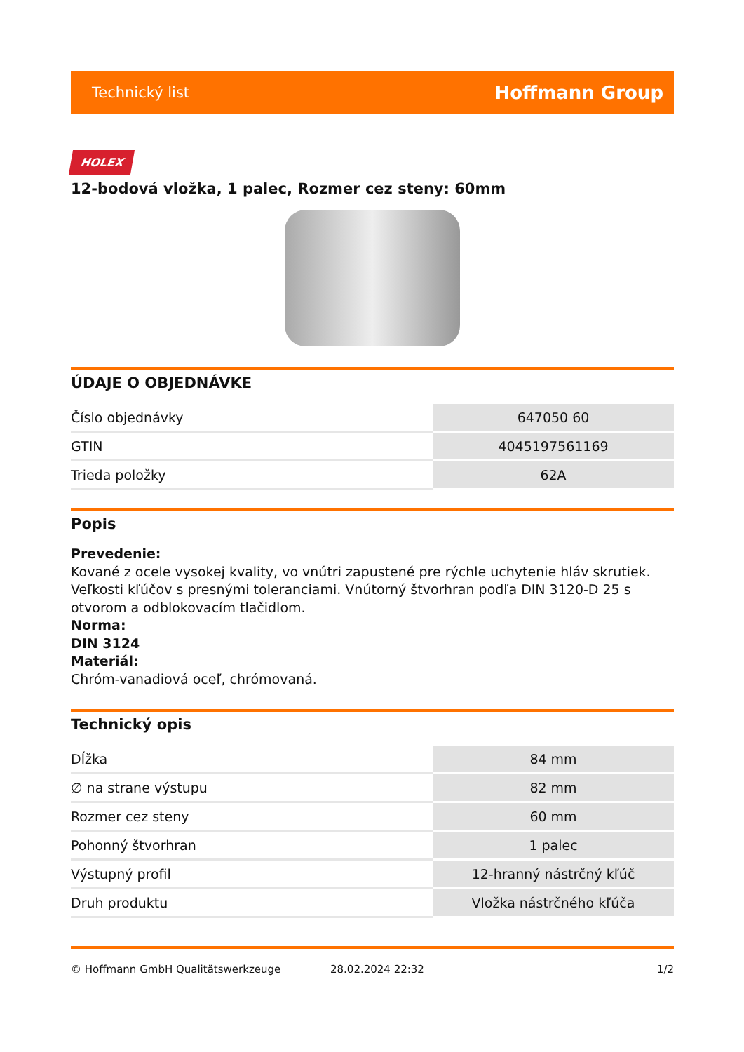Technický list Hoffmann Group
HOLEX
12-bodová vložka, 1 palec, Rozmer cez steny: 60mm
ÚDAJE O OBJEDNÁVKE
| Číslo objednávky | 647050 60 |
| GTIN | 4045197561169 |
| Trieda položky | 62A |
Popis
Prevedenie:
Kované z ocele vysokej kvality, vo vnútri zapustené pre rýchle uchytenie hláv skrutiek. Veľkosti kľúčov s presnými toleranciami. Vnútorný štvorhran podľa DIN 3120-D 25 s otvorom a odblokovacím tlačidlom.
Norma:
DIN 3124
Materiál:
Chróm-vanadiová oceľ, chrómovaná.
Technický opis
| Dĺžka | 84 mm |
| ∅ na strane výstupu | 82 mm |
| Rozmer cez steny | 60 mm |
| Pohonný štvorhran | 1 palec |
| Výstupný profil | 12-hranný nástrčný kľúč |
| Druh produktu | Vložka nástrčného kľúča |
© Hoffmann GmbH Qualitätswerkzeuge 28.02.2024 22:32 1/2